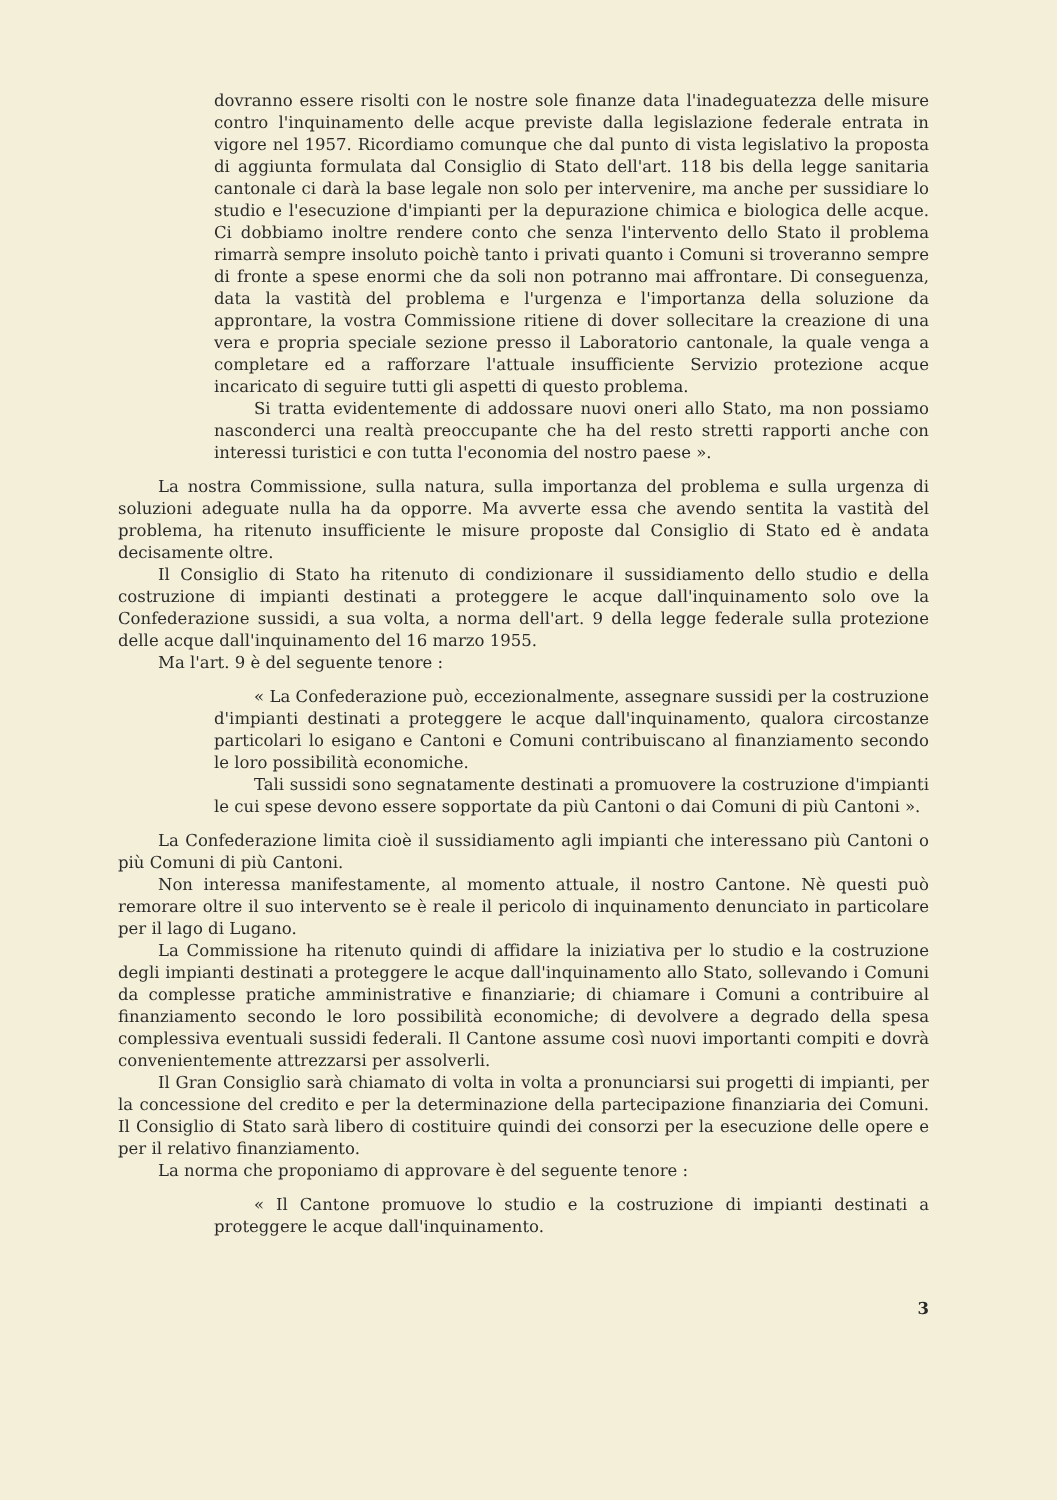dovranno essere risolti con le nostre sole finanze data l'inadeguatezza delle misure contro l'inquinamento delle acque previste dalla legislazione federale entrata in vigore nel 1957. Ricordiamo comunque che dal punto di vista legislativo la proposta di aggiunta formulata dal Consiglio di Stato dell'art. 118 bis della legge sanitaria cantonale ci darà la base legale non solo per intervenire, ma anche per sussidiare lo studio e l'esecuzione d'impianti per la depurazione chimica e biologica delle acque. Ci dobbiamo inoltre rendere conto che senza l'intervento dello Stato il problema rimarrà sempre insoluto poichè tanto i privati quanto i Comuni si troveranno sempre di fronte a spese enormi che da soli non potranno mai affrontare. Di conseguenza, data la vastità del problema e l'urgenza e l'importanza della soluzione da approntare, la vostra Commissione ritiene di dover sollecitare la creazione di una vera e propria speciale sezione presso il Laboratorio cantonale, la quale venga a completare ed a rafforzare l'attuale insufficiente Servizio protezione acque incaricato di seguire tutti gli aspetti di questo problema.
Si tratta evidentemente di addossare nuovi oneri allo Stato, ma non possiamo nasconderci una realtà preoccupante che ha del resto stretti rapporti anche con interessi turistici e con tutta l'economia del nostro paese ».
La nostra Commissione, sulla natura, sulla importanza del problema e sulla urgenza di soluzioni adeguate nulla ha da opporre. Ma avverte essa che avendo sentita la vastità del problema, ha ritenuto insufficiente le misure proposte dal Consiglio di Stato ed è andata decisamente oltre.
Il Consiglio di Stato ha ritenuto di condizionare il sussidiamento dello studio e della costruzione di impianti destinati a proteggere le acque dall'inquinamento solo ove la Confederazione sussidi, a sua volta, a norma dell'art. 9 della legge federale sulla protezione delle acque dall'inquinamento del 16 marzo 1955.
Ma l'art. 9 è del seguente tenore :
« La Confederazione può, eccezionalmente, assegnare sussidi per la costruzione d'impianti destinati a proteggere le acque dall'inquinamento, qualora circostanze particolari lo esigano e Cantoni e Comuni contribuiscano al finanziamento secondo le loro possibilità economiche.
Tali sussidi sono segnatamente destinati a promuovere la costruzione d'impianti le cui spese devono essere sopportate da più Cantoni o dai Comuni di più Cantoni ».
La Confederazione limita cioè il sussidiamento agli impianti che interessano più Cantoni o più Comuni di più Cantoni.
Non interessa manifestamente, al momento attuale, il nostro Cantone. Nè questi può remorare oltre il suo intervento se è reale il pericolo di inquinamento denunciato in particolare per il lago di Lugano.
La Commissione ha ritenuto quindi di affidare la iniziativa per lo studio e la costruzione degli impianti destinati a proteggere le acque dall'inquinamento allo Stato, sollevando i Comuni da complesse pratiche amministrative e finanziarie; di chiamare i Comuni a contribuire al finanziamento secondo le loro possibilità economiche; di devolvere a degrado della spesa complessiva eventuali sussidi federali. Il Cantone assume così nuovi importanti compiti e dovrà convenientemente attrezzarsi per assolverli.
Il Gran Consiglio sarà chiamato di volta in volta a pronunciarsi sui progetti di impianti, per la concessione del credito e per la determinazione della partecipazione finanziaria dei Comuni. Il Consiglio di Stato sarà libero di costituire quindi dei consorzi per la esecuzione delle opere e per il relativo finanziamento.
La norma che proponiamo di approvare è del seguente tenore :
« Il Cantone promuove lo studio e la costruzione di impianti destinati a proteggere le acque dall'inquinamento.
3